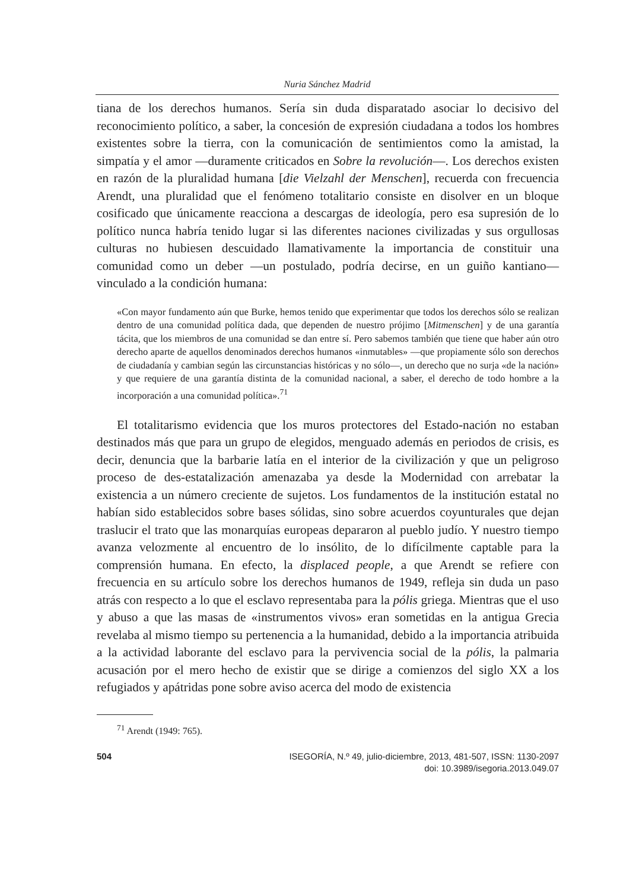Nuria Sánchez Madrid
tiana de los derechos humanos. Sería sin duda disparatado asociar lo decisivo del reconocimiento político, a saber, la concesión de expresión ciudadana a todos los hombres existentes sobre la tierra, con la comunicación de sentimientos como la amistad, la simpatía y el amor —duramente criticados en Sobre la revolución—. Los derechos existen en razón de la pluralidad humana [die Vielzahl der Menschen], recuerda con frecuencia Arendt, una pluralidad que el fenómeno totalitario consiste en disolver en un bloque cosificado que únicamente reacciona a descargas de ideología, pero esa supresión de lo político nunca habría tenido lugar si las diferentes naciones civilizadas y sus orgullosas culturas no hubiesen descuidado llamativamente la importancia de constituir una comunidad como un deber —un postulado, podría decirse, en un guiño kantiano— vinculado a la condición humana:
«Con mayor fundamento aún que Burke, hemos tenido que experimentar que todos los derechos sólo se realizan dentro de una comunidad política dada, que dependen de nuestro prójimo [Mitmenschen] y de una garantía tácita, que los miembros de una comunidad se dan entre sí. Pero sabemos también que tiene que haber aún otro derecho aparte de aquellos denominados derechos humanos «inmutables» —que propiamente sólo son derechos de ciudadanía y cambian según las circunstancias históricas y no sólo—, un derecho que no surja «de la nación» y que requiere de una garantía distinta de la comunidad nacional, a saber, el derecho de todo hombre a la incorporación a una comunidad política».<sup>71</sup>
El totalitarismo evidencia que los muros protectores del Estado-nación no estaban destinados más que para un grupo de elegidos, menguado además en periodos de crisis, es decir, denuncia que la barbarie latía en el interior de la civilización y que un peligroso proceso de des-estatalización amenazaba ya desde la Modernidad con arrebatar la existencia a un número creciente de sujetos. Los fundamentos de la institución estatal no habían sido establecidos sobre bases sólidas, sino sobre acuerdos coyunturales que dejan traslucir el trato que las monarquías europeas depararon al pueblo judío. Y nuestro tiempo avanza velozmente al encuentro de lo insólito, de lo difícilmente captable para la comprensión humana. En efecto, la displaced people, a que Arendt se refiere con frecuencia en su artículo sobre los derechos humanos de 1949, refleja sin duda un paso atrás con respecto a lo que el esclavo representaba para la pólis griega. Mientras que el uso y abuso a que las masas de «instrumentos vivos» eran sometidas en la antigua Grecia revelaba al mismo tiempo su pertenencia a la humanidad, debido a la importancia atribuida a la actividad laborante del esclavo para la pervivencia social de la pólis, la palmaria acusación por el mero hecho de existir que se dirige a comienzos del siglo XX a los refugiados y apátridas pone sobre aviso acerca del modo de existencia
<sup>71</sup> Arendt (1949: 765).
504 ISEGORÍA, N.º 49, julio-diciembre, 2013, 481-507, ISSN: 1130-2097
doi: 10.3989/isegoria.2013.049.07